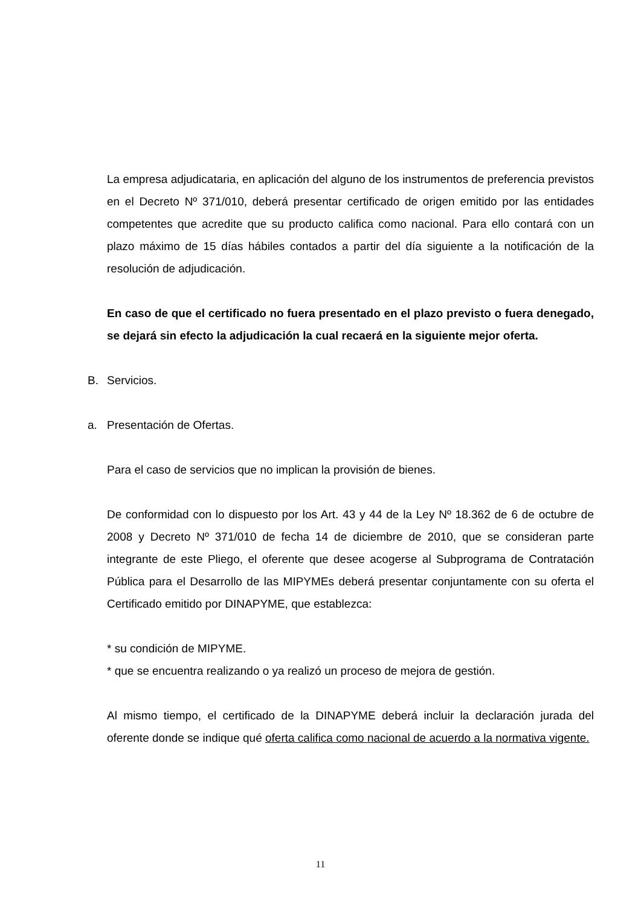La empresa adjudicataria, en aplicación del alguno de los instrumentos de preferencia previstos en el Decreto Nº 371/010, deberá presentar certificado de origen emitido por las entidades competentes que acredite que su producto califica como nacional. Para ello contará con un plazo máximo de 15 días hábiles contados a partir del día siguiente a la notificación de la resolución de adjudicación.
En caso de que el certificado no fuera presentado en el plazo previsto o fuera denegado, se dejará sin efecto la adjudicación la cual recaerá en la siguiente mejor oferta.
B. Servicios.
a. Presentación de Ofertas.
Para el caso de servicios que no implican la provisión de bienes.
De conformidad con lo dispuesto por los Art. 43 y 44 de la Ley Nº 18.362 de 6 de octubre de 2008 y Decreto Nº 371/010 de fecha 14 de diciembre de 2010, que se consideran parte integrante de este Pliego, el oferente que desee acogerse al Subprograma de Contratación Pública para el Desarrollo de las MIPYMEs deberá presentar conjuntamente con su oferta el Certificado emitido por DINAPYME, que establezca:
* su condición de MIPYME.
* que se encuentra realizando o ya realizó un proceso de mejora de gestión.
Al mismo tiempo, el certificado de la DINAPYME deberá incluir la declaración jurada del oferente donde se indique qué oferta califica como nacional de acuerdo a la normativa vigente.
11